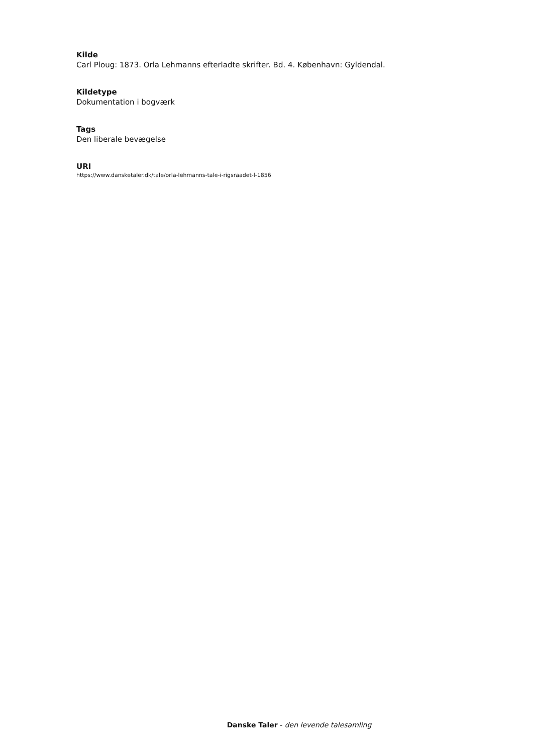Kilde
Carl Ploug: 1873. Orla Lehmanns efterladte skrifter. Bd. 4. København: Gyldendal.
Kildetype
Dokumentation i bogværk
Tags
Den liberale bevægelse
URI
https://www.dansketaler.dk/tale/orla-lehmanns-tale-i-rigsraadet-l-1856
Danske Taler - den levende talesamling